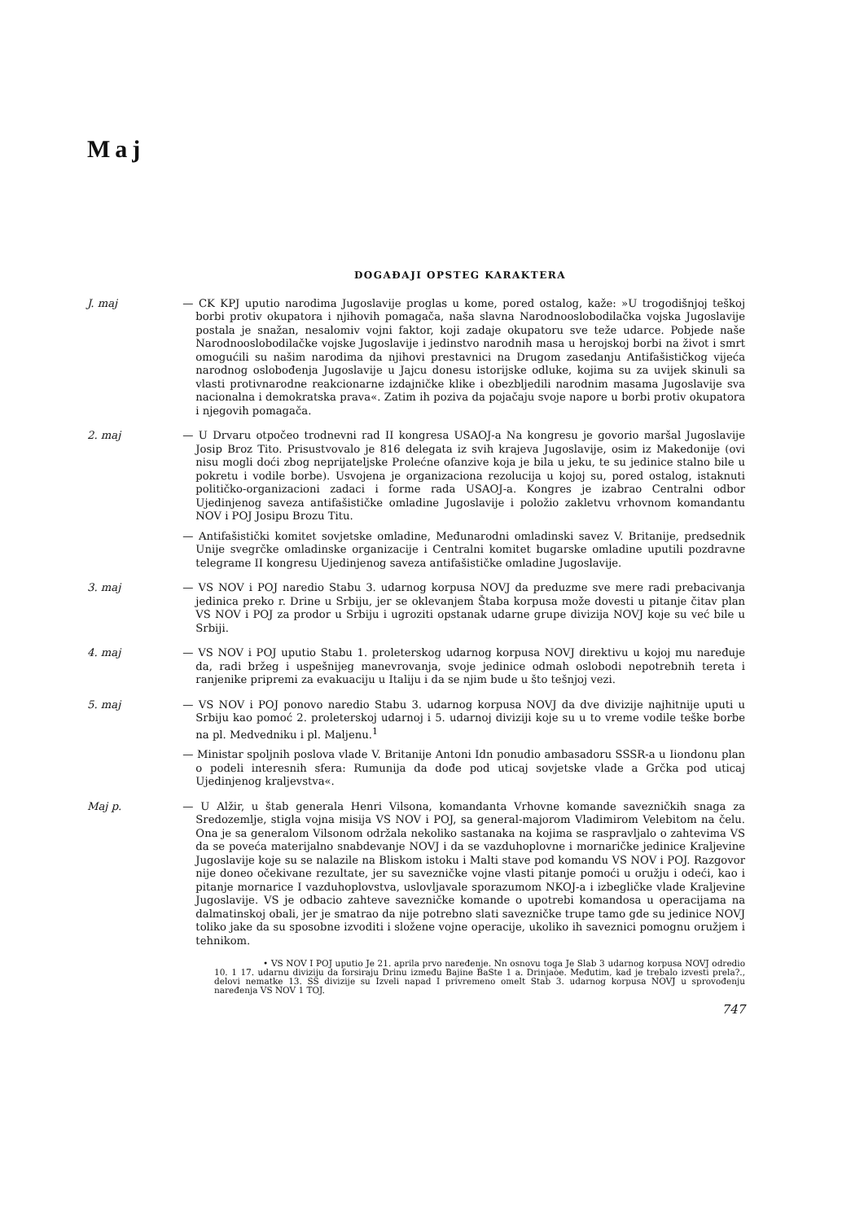Maj
DOGAĐAJI OPSTEG KARAKTERA
J. maj — CK KPJ uputio narodima Jugoslavije proglas u kome, pored ostalog, kaže: »U trogodišnjoj teškoj borbi protiv okupatora i njihovih pomagača, naša slavna Narodnooslobodilačka vojska Jugoslavije postala je snažan, nesalomiv vojni faktor, koji zadaje okupatoru sve teže udarce. Pobjede naše Narodnooslobodilačke vojske Jugoslavije i jedinstvo narodnih masa u herojskoj borbi na život i smrt omogućili su našim narodima da njihovi prestavnici na Drugom zasedanju Antifašističkog vijeća narodnog oslobođenja Jugoslavije u Jajcu donesu istorijske odluke, kojima su za uvijek skinuli sa vlasti protivnarodne reakcionarne izdajničke klike i obezbljedili narodnim masama Jugoslavije sva nacionalna i demokratska prava«. Zatim ih poziva da pojačaju svoje napore u borbi protiv okupatora i njegovih pomagača.
2. maj — U Drvaru otpočeo trodnevni rad II kongresa USAOJ-a Na kongresu je govorio maršal Jugoslavije Josip Broz Tito. Prisustvovalo je 816 delegata iz svih krajeva Jugoslavije, osim iz Makedonije (ovi nisu mogli doći zbog neprijateljske Prolećne ofanzive koja je bila u jeku, te su jedinice stalno bile u pokretu i vodile borbe). Usvojena je organizaciona rezolucija u kojoj su, pored ostalog, istaknuti političko-organizacioni zadaci i forme rada USAOJ-a. Kongres je izabrao Centralni odbor Ujedinjenog saveza antifašističke omladine Jugoslavije i položio zakletvu vrhovnom komandantu NOV i POJ Josipu Brozu Titu.
— Antifašistički komitet sovjetske omladine, Međunarodni omladinski savez V. Britanije, predsednik Unije svegrčke omladinske organizacije i Centralni komitet bugarske omladine uputili pozdravne telegrame II kongresu Ujedinjenog saveza antifašističke omladine Jugoslavije.
3. maj — VS NOV i POJ naredio Stabu 3. udarnog korpusa NOVJ da preduzme sve mere radi prebacivanja jedinica preko r. Drine u Srbiju, jer se oklevanjem Štaba korpusa može dovesti u pitanje čitav plan VS NOV i POJ za prodor u Srbiju i ugroziti opstanak udarne grupe divizija NOVJ koje su već bile u Srbiji.
4. maj — VS NOV i POJ uputio Stabu 1. proleterskog udarnog korpusa NOVJ direktivu u kojoj mu naređuje da, radi bržeg i uspešnijeg manevrovanja, svoje jedinice odmah oslobodi nepotrebnih tereta i ranjenike pripremi za evakuaciju u Italiju i da se njim bude u što tešnjoj vezi.
5. maj — VS NOV i POJ ponovo naredio Stabu 3. udarnog korpusa NOVJ da dve divizije najhitnije uputi u Srbiju kao pomoć 2. proleterskoj udarnoj i 5. udarnoj diviziji koje su u to vreme vodile teške borbe na pl. Medvedniku i pl. Maljenu.<sup>1</sup>
— Ministar spoljnih poslova vlade V. Britanije Antoni Idn ponudio ambasadoru SSSR-a u Iiondonu plan o podeli interesnih sfera: Rumunija da dođe pod uticaj sovjetske vlade a Grčka pod uticaj Ujedinjenog kraljevstva«.
Maj p. — U Alžir, u štab generala Henri Vilsona, komandanta Vrhovne komande savezničkih snaga za Sredozemlje, stigla vojna misija VS NOV i POJ, sa general-majorom Vladimirom Velebitom na čelu. Ona je sa generalom Vilsonom održala nekoliko sastanaka na kojima se raspravljalo o zahtevima VS da se poveća materijalno snabdevanje NOVJ i da se vazduhoplovne i mornaričke jedinice Kraljevine Jugoslavije koje su se nalazile na Bliskom istoku i Malti stave pod komandu VS NOV i POJ. Razgovor nije doneo očekivane rezultate, jer su savezničke vojne vlasti pitanje pomoći u oružju i odeći, kao i pitanje mornarice I vazduhoplovstva, uslovljavale sporazumom NKOJ-a i izbegličke vlade Kraljevine Jugoslavije. VS je odbacio zahteve savezničke komande o upotrebi komandosa u operacijama na dalmatinskoj obali, jer je smatrao da nije potrebno slati savezničke trupe tamo gde su jedinice NOVJ toliko jake da su sposobne izvoditi i složene vojne operacije, ukoliko ih saveznici pomognu oružjem i tehnikom.
• VS NOV I POJ uputio Je 21. aprila prvo naređenje. Nn osnovu toga Je Slab 3 udarnog korpusa NOVJ odredio 10. 1 17. udarnu diviziju da forsiraju Drinu između Bajine BaSte 1 a. Drinjaòe. Međutim, kad je trebalo izvesti prela?., delovi nematke 13. SS divizije su Izveli napad I privremeno omelt Stab 3. udarnog korpusa NOVJ u sprovođenju naređenja VS NOV 1 TOJ.
747